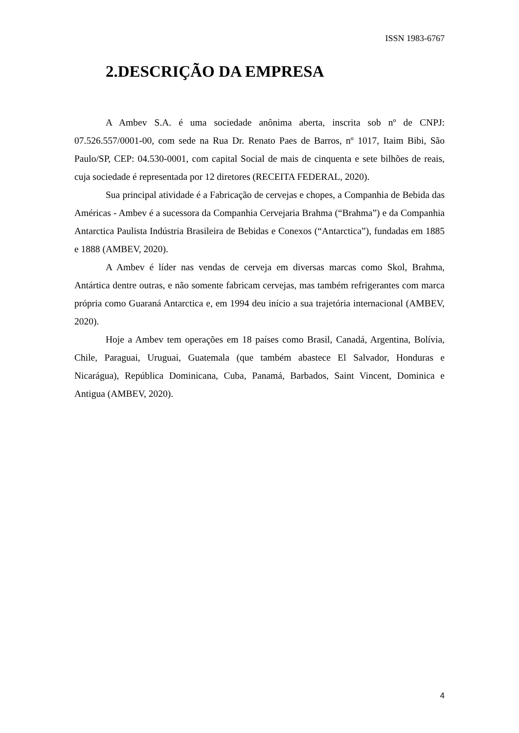ISSN 1983-6767
2.DESCRIÇÃO DA EMPRESA
A Ambev S.A. é uma sociedade anônima aberta, inscrita sob nº de CNPJ: 07.526.557/0001-00, com sede na Rua Dr. Renato Paes de Barros, nº 1017, Itaim Bibi, São Paulo/SP, CEP: 04.530-0001, com capital Social de mais de cinquenta e sete bilhões de reais, cuja sociedade é representada por 12 diretores (RECEITA FEDERAL, 2020).
Sua principal atividade é a Fabricação de cervejas e chopes, a Companhia de Bebida das Américas - Ambev é a sucessora da Companhia Cervejaria Brahma (“Brahma”) e da Companhia Antarctica Paulista Indústria Brasileira de Bebidas e Conexos (“Antarctica”), fundadas em 1885 e 1888 (AMBEV, 2020).
A Ambev é líder nas vendas de cerveja em diversas marcas como Skol, Brahma, Antártica dentre outras, e não somente fabricam cervejas, mas também refrigerantes com marca própria como Guaraná Antarctica e, em 1994 deu início a sua trajetória internacional (AMBEV, 2020).
Hoje a Ambev tem operações em 18 países como Brasil, Canadá, Argentina, Bolívia, Chile, Paraguai, Uruguai, Guatemala (que também abastece El Salvador, Honduras e Nicarágua), República Dominicana, Cuba, Panamá, Barbados, Saint Vincent, Dominica e Antigua (AMBEV, 2020).
4